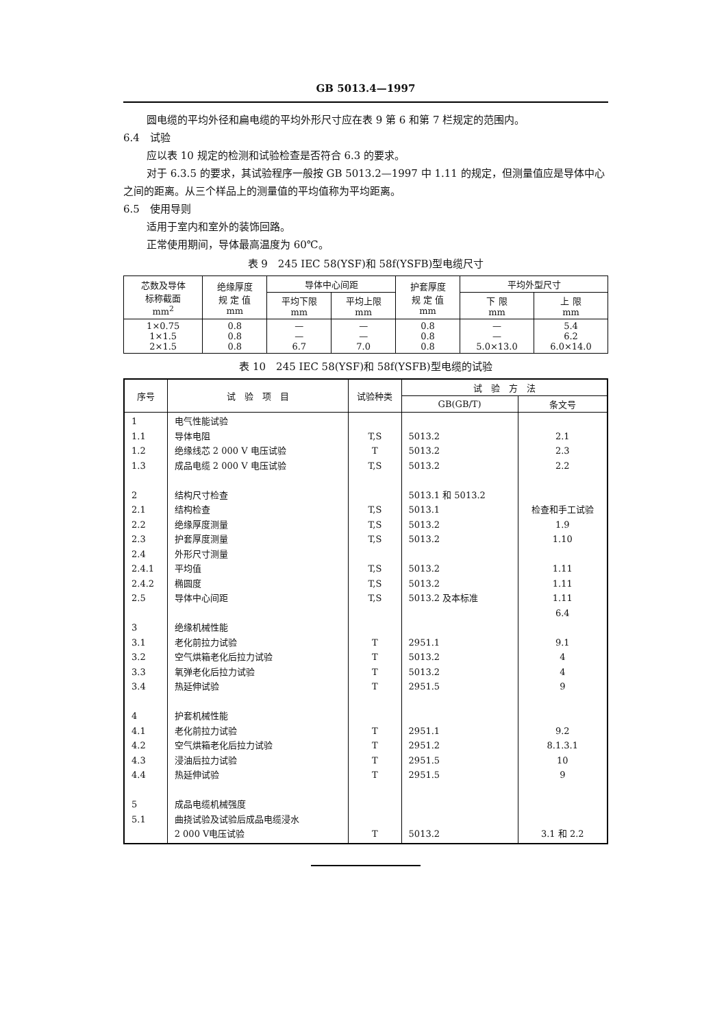GB 5013.4—1997
圆电缆的平均外径和扁电缆的平均外形尺寸应在表 9 第 6 和第 7 栏规定的范围内。
6.4　试验
应以表 10 规定的检测和试验检查是否符合 6.3 的要求。
对于 6.3.5 的要求，其试验程序一般按 GB 5013.2—1997 中 1.11 的规定，但测量值应是导体中心之间的距离。从三个样品上的测量值的平均值称为平均距离。
6.5　使用导则
适用于室内和室外的装饰回路。
正常使用期间，导体最高温度为 60℃。
表 9　245 IEC 58(YSF)和 58f(YSFB)型电缆尺寸
| 芯数及导体 标称截面 mm<sup>2</sup> | 绝缘厚度 规 定 值 mm | 导体中心间距 | | 护套厚度 规 定 值 mm | 平均外型尺寸 | |
| --- | --- | --- | --- | --- | --- | --- |
| | | 平均下限 mm | 平均上限 mm | | 下 限 mm | 上 限 mm |
| 1×0.75 1×1.5 2×1.5 | 0.8 0.8 0.8 | — — 6.7 | — — 7.0 | 0.8 0.8 0.8 | — — 5.0×13.0 | 5.4 6.2 6.0×14.0 |
表 10　245 IEC 58(YSF)和 58f(YSFB)型电缆的试验
| 序号 | 试 验 项 目 | 试验种类 | 试 验 方 法 | |
| --- | --- | --- | --- | --- |
| | | | GB(GB/T) | 条文号 |
| 1 1.1 1.2 1.3 2 2.1 2.2 2.3 2.4 2.4.1 2.4.2 2.5 3 3.1 3.2 3.3 3.4 4 4.1 4.2 4.3 4.4 5 5.1 | 电气性能试验 导体电阻 绝缘线芯 2 000 V 电压试验 成品电缆 2 000 V 电压试验 结构尺寸检查 结构检查 绝缘厚度测量 护套厚度测量 外形尺寸测量 平均值 椭圆度 导体中心间距 绝缘机械性能 老化前拉力试验 空气烘箱老化后拉力试验 氧弹老化后拉力试验 热延伸试验 护套机械性能 老化前拉力试验 空气烘箱老化后拉力试验 浸油后拉力试验 热延伸试验 成品电缆机械强度 曲挠试验及试验后成品电缆浸水 2 000 V电压试验 | T,S T T,S T,S T,S T,S T,S T,S T,S T T T T T T T T T | 5013.2 5013.2 5013.2 5013.1 和 5013.2 5013.1 5013.2 5013.2 5013.2 5013.2 5013.2 及本标准 2951.1 5013.2 5013.2 2951.5 2951.1 2951.2 2951.5 2951.5 5013.2 | 2.1 2.3 2.2 检查和手工试验 1.9 1.10 1.11 1.11 1.11 6.4 9.1 4 4 9 9.2 8.1.3.1 10 9 3.1 和 2.2 |